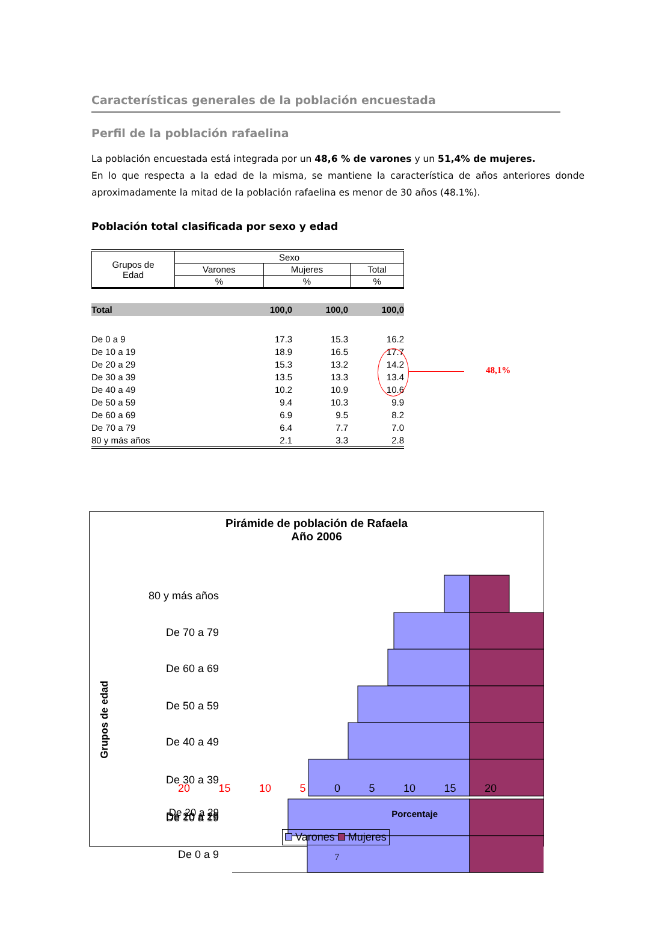Características generales de la población encuestada
Perfil de la población rafaelina
La población encuestada está integrada por un 48,6 % de varones y un 51,4% de mujeres.
En lo que respecta a la edad de la misma, se mantiene la característica de años anteriores donde aproximadamente la mitad de la población rafaelina es menor de 30 años (48.1%).
Población total clasificada por sexo y edad
| Grupos de Edad | Sexo | | |
| | Varones | Mujeres | Total |
| | % | % | % |
| Total | 100,0 | 100,0 | 100,0 |
| De 0 a 9 | 17.3 | 15.3 | 16.2 |
| De 10 a 19 | 18.9 | 16.5 | 17.7 |
| De 20 a 29 | 15.3 | 13.2 | 14.2 |
| De 30 a 39 | 13.5 | 13.3 | 13.4 |
| De 40 a 49 | 10.2 | 10.9 | 10.6 |
| De 50 a 59 | 9.4 | 10.3 | 9.9 |
| De 60 a 69 | 6.9 | 9.5 | 8.2 |
| De 70 a 79 | 6.4 | 7.7 | 7.0 |
| 80 y más años | 2.1 | 3.3 | 2.8 |
48,1%
Pirámide de población de Rafaela
Año 2006
Grupos de edad
80 y más años
De 70 a 79
De 60 a 69
De 50 a 59
De 40 a 49
De 30 a 39
De 20 a 29
De 20 a 29
De 10 a 19
De 0 a 9
20 15 10 5 0 5 10 15 20
Porcentaje
Varones Mujeres
7